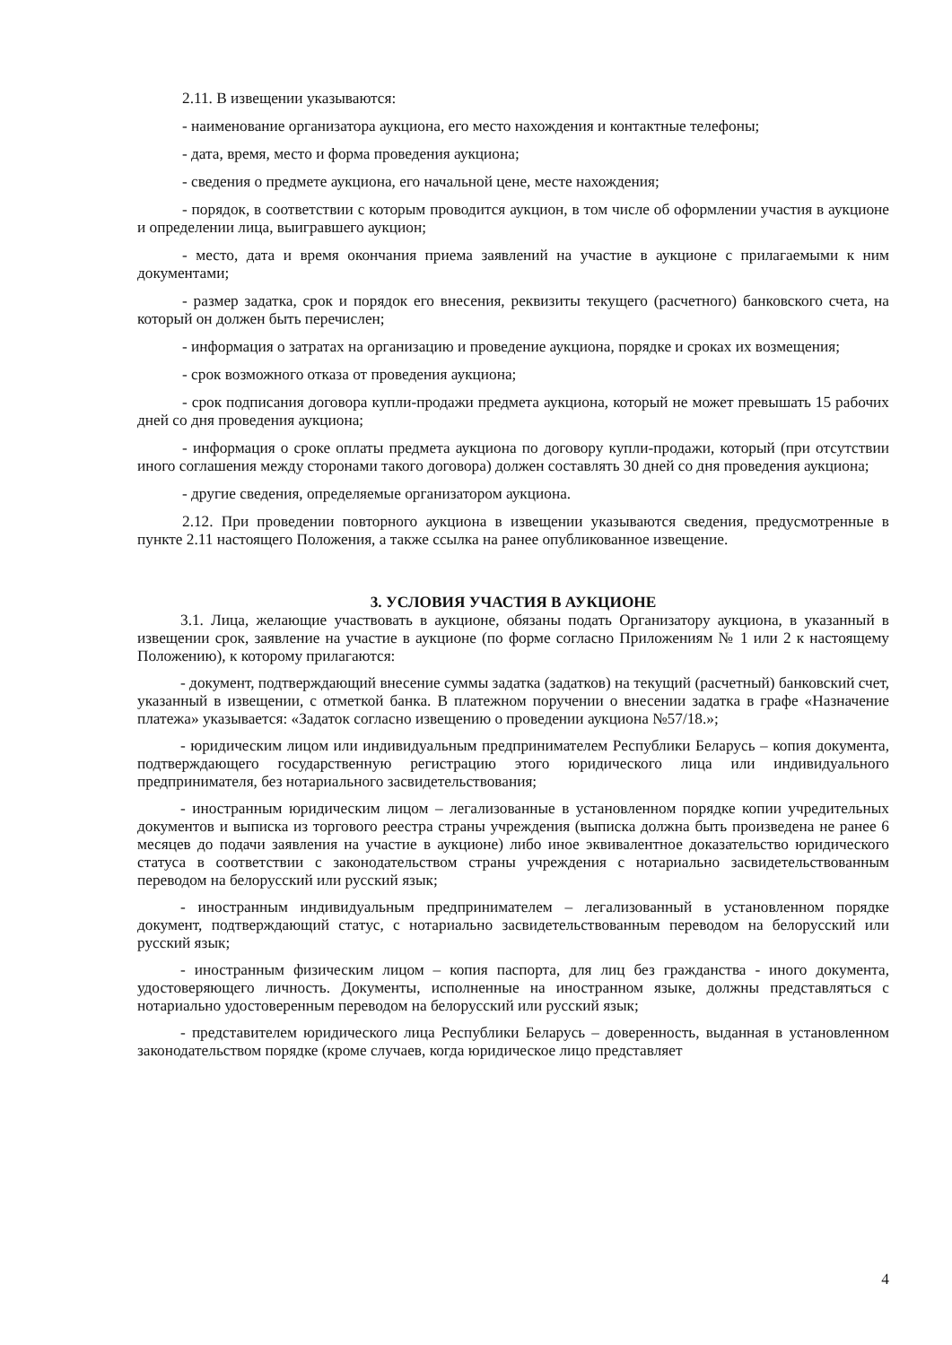2.11. В извещении указываются:
- наименование организатора аукциона, его место нахождения и контактные телефоны;
- дата, время, место и форма проведения аукциона;
- сведения о предмете аукциона, его начальной цене, месте нахождения;
- порядок, в соответствии с которым проводится аукцион, в том числе об оформлении участия в аукционе и определении лица, выигравшего аукцион;
- место, дата и время окончания приема заявлений на участие в аукционе с прилагаемыми к ним документами;
- размер задатка, срок и порядок его внесения, реквизиты текущего (расчетного) банковского счета, на который он должен быть перечислен;
- информация о затратах на организацию и проведение аукциона, порядке и сроках их возмещения;
- срок возможного отказа от проведения аукциона;
- срок подписания договора купли-продажи предмета аукциона, который не может превышать 15 рабочих дней со дня проведения аукциона;
- информация о сроке оплаты предмета аукциона по договору купли-продажи, который (при отсутствии иного соглашения между сторонами такого договора) должен составлять 30 дней со дня проведения аукциона;
- другие сведения, определяемые организатором аукциона.
2.12. При проведении повторного аукциона в извещении указываются сведения, предусмотренные в пункте 2.11 настоящего Положения, а также ссылка на ранее опубликованное извещение.
3. УСЛОВИЯ УЧАСТИЯ В АУКЦИОНЕ
3.1. Лица, желающие участвовать в аукционе, обязаны подать Организатору аукциона, в указанный в извещении срок, заявление на участие в аукционе (по форме согласно Приложениям № 1 или 2 к настоящему Положению), к которому прилагаются:
- документ, подтверждающий внесение суммы задатка (задатков) на текущий (расчетный) банковский счет, указанный в извещении, с отметкой банка. В платежном поручении о внесении задатка в графе «Назначение платежа» указывается: «Задаток согласно извещению о проведении аукциона №57/18.»;
- юридическим лицом или индивидуальным предпринимателем Республики Беларусь – копия документа, подтверждающего государственную регистрацию этого юридического лица или индивидуального предпринимателя, без нотариального засвидетельствования;
- иностранным юридическим лицом – легализованные в установленном порядке копии учредительных документов и выписка из торгового реестра страны учреждения (выписка должна быть произведена не ранее 6 месяцев до подачи заявления на участие в аукционе) либо иное эквивалентное доказательство юридического статуса в соответствии с законодательством страны учреждения с нотариально засвидетельствованным переводом на белорусский или русский язык;
- иностранным индивидуальным предпринимателем – легализованный в установленном порядке документ, подтверждающий статус, с нотариально засвидетельствованным переводом на белорусский или русский язык;
- иностранным физическим лицом – копия паспорта, для лиц без гражданства - иного документа, удостоверяющего личность. Документы, исполненные на иностранном языке, должны представляться с нотариально удостоверенным переводом на белорусский или русский язык;
- представителем юридического лица Республики Беларусь – доверенность, выданная в установленном законодательством порядке (кроме случаев, когда юридическое лицо представляет
4